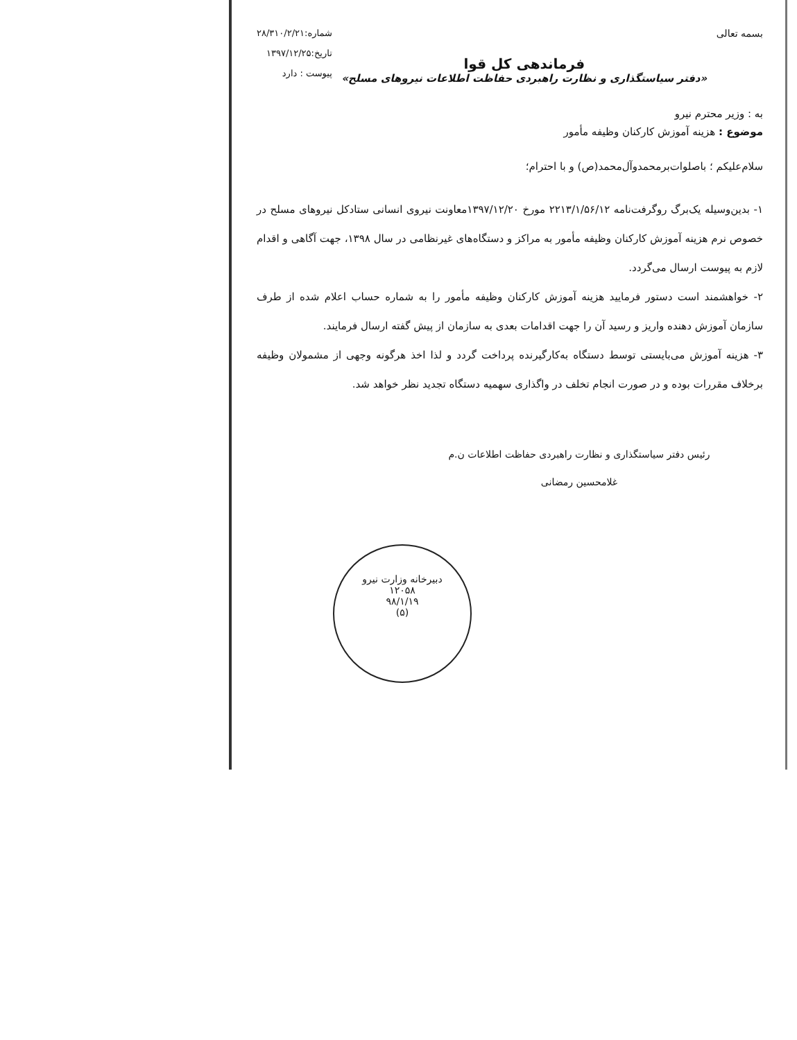بسمه تعالی
فرماندهی کل قوا
«دفتر سیاستگذاری و نظارت راهبردی حفاظت اطلاعات نیروهای مسلح»
شماره:۲۸/۳۱۰/۲/۲۱
تاریخ:۱۳۹۷/۱۲/۲۵
پیوست : دارد
به : وزیر محترم نیرو
موضوع : هزینه آموزش کارکنان وظیفه مأمور
سلام‌علیکم ؛ باصلوات‌برمحمدوآل‌محمد(ص) و با احترام؛
۱- بدین‌وسیله یک‌برگ روگرفت‌نامه ۲۲۱۳/۱/۵۶/۱۲ مورخ ۱۳۹۷/۱۲/۲۰معاونت نیروی انسانی ستادکل نیروهای مسلح در خصوص نرم هزینه آموزش کارکنان وظیفه مأمور به مراکز و دستگاه‌های غیرنظامی در سال ۱۳۹۸، جهت آگاهی و اقدام لازم به پیوست ارسال می‌گردد.
۲- خواهشمند است دستور فرمایید هزینه آموزش کارکنان وظیفه مأمور را به شماره حساب اعلام شده از طرف سازمان آموزش دهنده واریز و رسید آن را جهت اقدامات بعدی به سازمان از پیش گفته ارسال فرمایند.
۳- هزینه آموزش می‌بایستی توسط دستگاه به‌کارگیرنده پرداخت گردد و لذا اخذ هرگونه وجهی از مشمولان وظیفه برخلاف مقررات بوده و در صورت انجام تخلف در واگذاری سهمیه دستگاه تجدید نظر خواهد شد.
رئیس دفتر سیاستگذاری و نظارت راهبردی حفاظت اطلاعات ن.م
غلامحسین رمضانی
دبیرخانه وزارت نیرو
۱۲۰۵۸
۹۸/۱/۱۹
(۵)